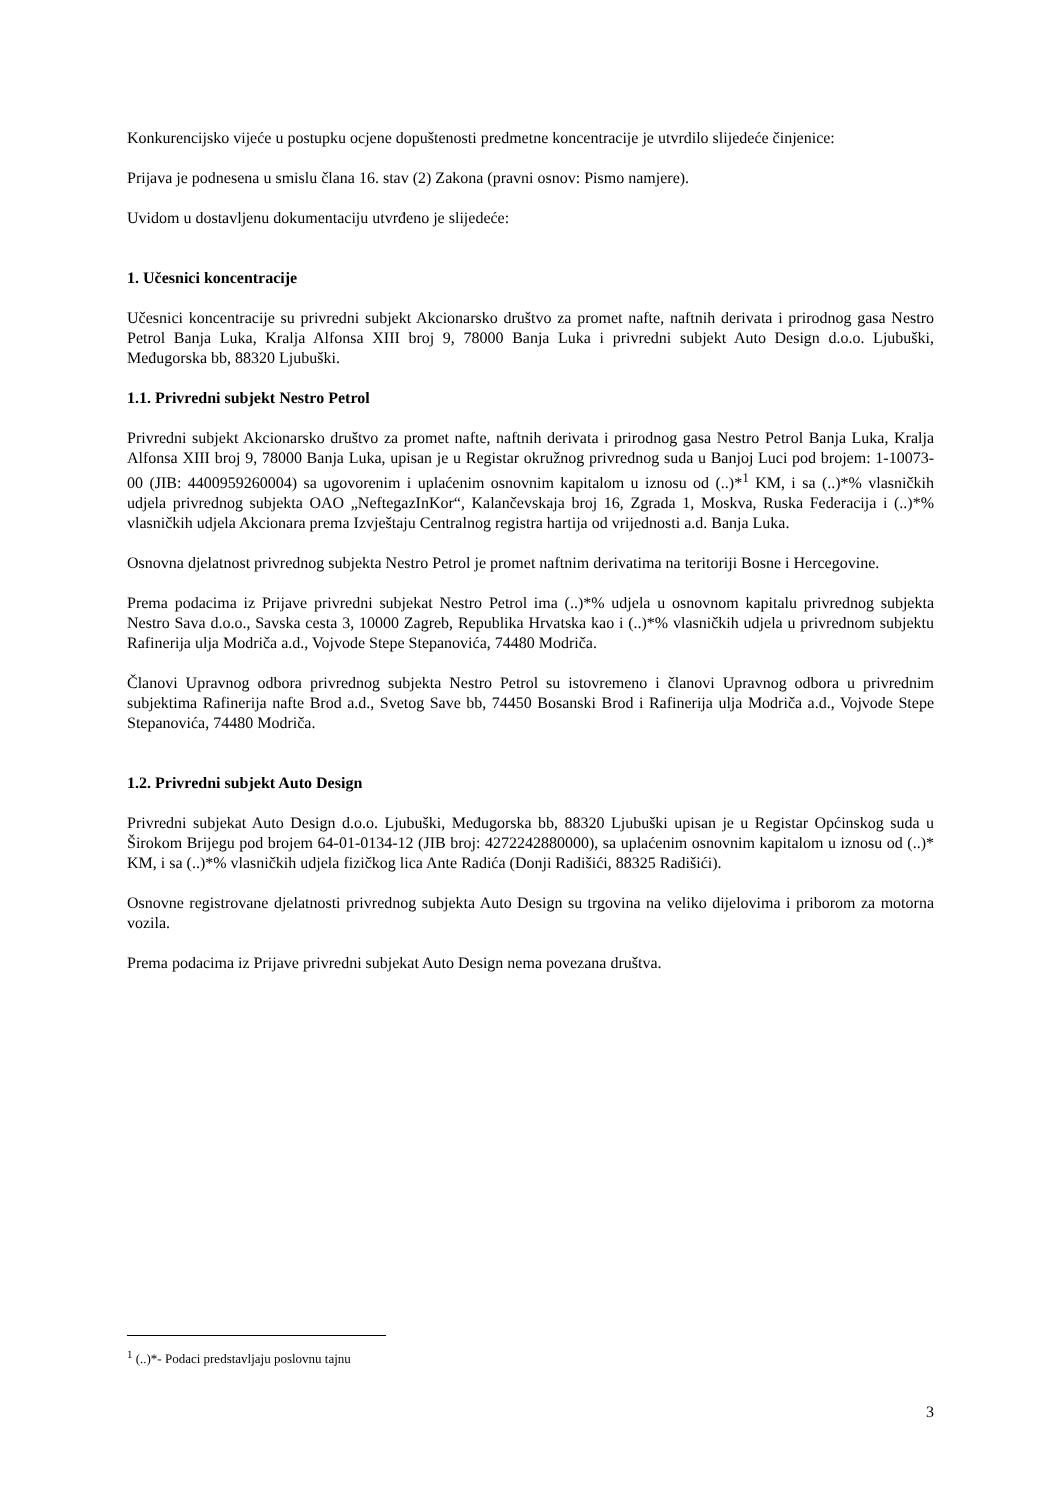Konkurencijsko vijeće u postupku ocjene dopuštenosti predmetne koncentracije je utvrdilo slijedeće činjenice:
Prijava je podnesena u smislu člana 16. stav (2) Zakona (pravni osnov: Pismo namjere).
Uvidom u dostavljenu dokumentaciju utvrđeno je slijedeće:
1. Učesnici koncentracije
Učesnici koncentracije su privredni subjekt Akcionarsko društvo za promet nafte, naftnih derivata i prirodnog gasa Nestro Petrol Banja Luka, Kralja Alfonsa XIII broj 9, 78000 Banja Luka i privredni subjekt Auto Design d.o.o. Ljubuški, Međugorska bb, 88320 Ljubuški.
1.1. Privredni subjekt Nestro Petrol
Privredni subjekt Akcionarsko društvo za promet nafte, naftnih derivata i prirodnog gasa Nestro Petrol Banja Luka, Kralja Alfonsa XIII broj 9, 78000 Banja Luka, upisan je u Registar okružnog privrednog suda u Banjoj Luci pod brojem: 1-10073-00 (JIB: 4400959260004) sa ugovorenim i uplaćenim osnovnim kapitalom u iznosu od (..)*<sup>1</sup> KM, i sa (..)*% vlasničkih udjela privrednog subjekta OAO „NeftegazInKor“, Kalančevskaja broj 16, Zgrada 1, Moskva, Ruska Federacija i (..)*% vlasničkih udjela Akcionara prema Izvještaju Centralnog registra hartija od vrijednosti a.d. Banja Luka.
Osnovna djelatnost privrednog subjekta Nestro Petrol je promet naftnim derivatima na teritoriji Bosne i Hercegovine.
Prema podacima iz Prijave privredni subjekat Nestro Petrol ima (..)*% udjela u osnovnom kapitalu privrednog subjekta Nestro Sava d.o.o., Savska cesta 3, 10000 Zagreb, Republika Hrvatska kao i (..)*% vlasničkih udjela u privrednom subjektu Rafinerija ulja Modriča a.d., Vojvode Stepe Stepanovića, 74480 Modriča.
Članovi Upravnog odbora privrednog subjekta Nestro Petrol su istovremeno i članovi Upravnog odbora u privrednim subjektima Rafinerija nafte Brod a.d., Svetog Save bb, 74450 Bosanski Brod i Rafinerija ulja Modriča a.d., Vojvode Stepe Stepanovića, 74480 Modriča.
1.2. Privredni subjekt Auto Design
Privredni subjekat Auto Design d.o.o. Ljubuški, Međugorska bb, 88320 Ljubuški upisan je u Registar Općinskog suda u Širokom Brijegu pod brojem 64-01-0134-12 (JIB broj: 4272242880000), sa uplaćenim osnovnim kapitalom u iznosu od (..)* KM, i sa (..)*% vlasničkih udjela fizičkog lica Ante Radića (Donji Radišići, 88325 Radišići).
Osnovne registrovane djelatnosti privrednog subjekta Auto Design su trgovina na veliko dijelovima i priborom za motorna vozila.
Prema podacima iz Prijave privredni subjekat Auto Design nema povezana društva.
<sup>1</sup> (..)*- Podaci predstavljaju poslovnu tajnu
3